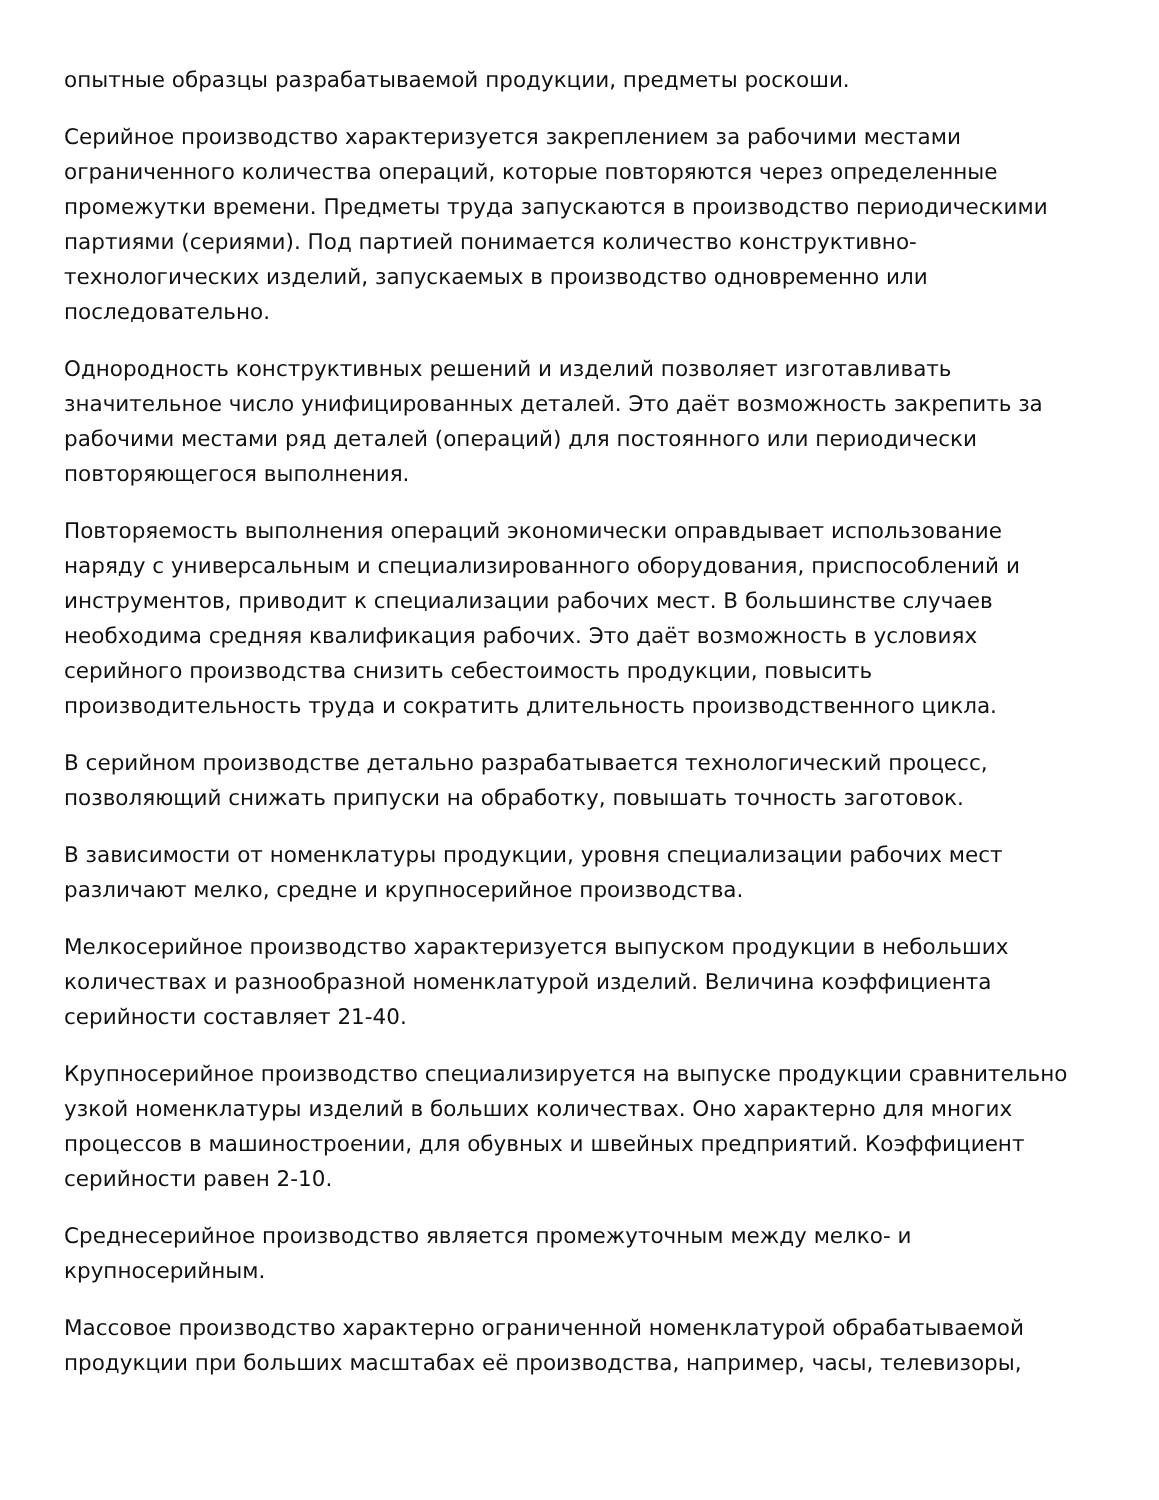опытные образцы разрабатываемой продукции, предметы роскоши.
Серийное производство характеризуется закреплением за рабочими местами ограниченного количества операций, которые повторяются через определенные промежутки времени. Предметы труда запускаются в производство периодическими партиями (сериями). Под партией понимается количество конструктивно-технологических изделий, запускаемых в производство одновременно или последовательно.
Однородность конструктивных решений и изделий позволяет изготавливать значительное число унифицированных деталей. Это даёт возможность закрепить за рабочими местами ряд деталей (операций) для постоянного или периодически повторяющегося выполнения.
Повторяемость выполнения операций экономически оправдывает использование наряду с универсальным и специализированного оборудования, приспособлений и инструментов, приводит к специализации рабочих мест. В большинстве случаев необходима средняя квалификация рабочих. Это даёт возможность в условиях серийного производства снизить себестоимость продукции, повысить производительность труда и сократить длительность производственного цикла.
В серийном производстве детально разрабатывается технологический процесс, позволяющий снижать припуски на обработку, повышать точность заготовок.
В зависимости от номенклатуры продукции, уровня специализации рабочих мест различают мелко, средне и крупносерийное производства.
Мелкосерийное производство характеризуется выпуском продукции в небольших количествах и разнообразной номенклатурой изделий. Величина коэффициента серийности составляет 21-40.
Крупносерийное производство специализируется на выпуске продукции сравнительно узкой номенклатуры изделий в больших количествах. Оно характерно для многих процессов в машиностроении, для обувных и швейных предприятий. Коэффициент серийности равен 2-10.
Среднесерийное производство является промежуточным между мелко- и крупносерийным.
Массовое производство характерно ограниченной номенклатурой обрабатываемой продукции при больших масштабах её производства, например, часы, телевизоры,